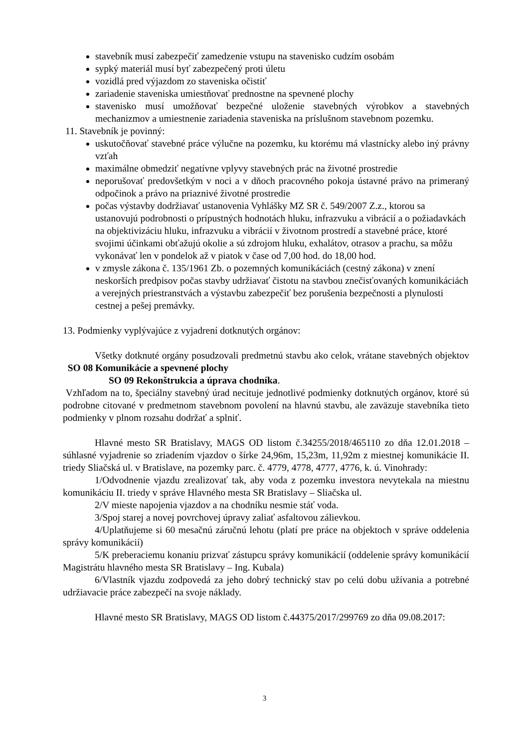stavebník musí zabezpečiť zamedzenie vstupu na stavenisko cudzím osobám
sypký materiál musí byť zabezpečený proti úletu
vozidlá pred výjazdom zo staveniska očistiť
zariadenie staveniska umiestňovať prednostne na spevnené plochy
stavenisko musí umožňovať bezpečné uloženie stavebných výrobkov a stavebných mechanizmov a umiestnenie zariadenia staveniska na príslušnom stavebnom pozemku.
11. Stavebník je povinný:
uskutočňovať stavebné práce výlučne na pozemku, ku ktorému má vlastnícky alebo iný právny vzťah
maximálne obmedziť negatívne vplyvy stavebných prác na životné prostredie
neporušovať predovšetkým v noci a v dňoch pracovného pokoja ústavné právo na primeraný odpočinok a právo na priaznivé životné prostredie
počas výstavby dodržiavať ustanovenia Vyhlášky MZ SR č. 549/2007 Z.z., ktorou sa ustanovujú podrobnosti o prípustných hodnotách hluku, infrazvuku a vibrácií a o požiadavkách na objektivizáciu hluku, infrazvuku a vibrácií v životnom prostredí a stavebné práce, ktoré svojimi účinkami obťažujú okolie a sú zdrojom hluku, exhalátov, otrasov a prachu, sa môžu vykonávať len v pondelok až v piatok v čase od 7,00 hod. do 18,00 hod.
v zmysle zákona č. 135/1961 Zb. o pozemných komunikáciách (cestný zákona) v znení neskorších predpisov počas stavby udržiavať čistotu na stavbou znečisťovaných komunikáciách a verejných priestranstvách a výstavbu zabezpečiť bez porušenia bezpečnosti a plynulosti cestnej a pešej premávky.
13. Podmienky vyplývajúce z vyjadrení dotknutých orgánov:
Všetky dotknuté orgány posudzovali predmetnú stavbu ako celok, vrátane stavebných objektov SO 08 Komunikácie a spevnené plochy
SO 09 Rekonštrukcia a úprava chodníka.
Vzhľadom na to, špeciálny stavebný úrad necituje jednotlivé podmienky dotknutých orgánov, ktoré sú podrobne citované v predmetnom stavebnom povolení na hlavnú stavbu, ale zaväzuje stavebníka tieto podmienky v plnom rozsahu dodržať a splniť.
Hlavné mesto SR Bratislavy, MAGS OD listom č.34255/2018/465110 zo dňa 12.01.2018 – súhlasné vyjadrenie so zriadením vjazdov o šírke 24,96m, 15,23m, 11,92m z miestnej komunikácie II. triedy Sliačská ul. v Bratislave, na pozemky parc. č. 4779, 4778, 4777, 4776, k. ú. Vinohrady:
1/Odvodnenie vjazdu zrealizovať tak, aby voda z pozemku investora nevytekala na miestnu komunikáciu II. triedy v správe Hlavného mesta SR Bratislavy – Sliačska ul.
2/V mieste napojenia vjazdov a na chodníku nesmie stáť voda.
3/Spoj starej a novej povrchovej úpravy zaliať asfaltovou zálievkou.
4/Uplatňujeme si 60 mesačnú záručnú lehotu (platí pre práce na objektoch v správe oddelenia správy komunikácií)
5/K preberaciemu konaniu prizvať zástupcu správy komunikácií (oddelenie správy komunikácií Magistrátu hlavného mesta SR Bratislavy – Ing. Kubala)
6/Vlastník vjazdu zodpovedá za jeho dobrý technický stav po celú dobu užívania a potrebné udržiavacie práce zabezpečí na svoje náklady.
Hlavné mesto SR Bratislavy, MAGS OD listom č.44375/2017/299769 zo dňa 09.08.2017:
3